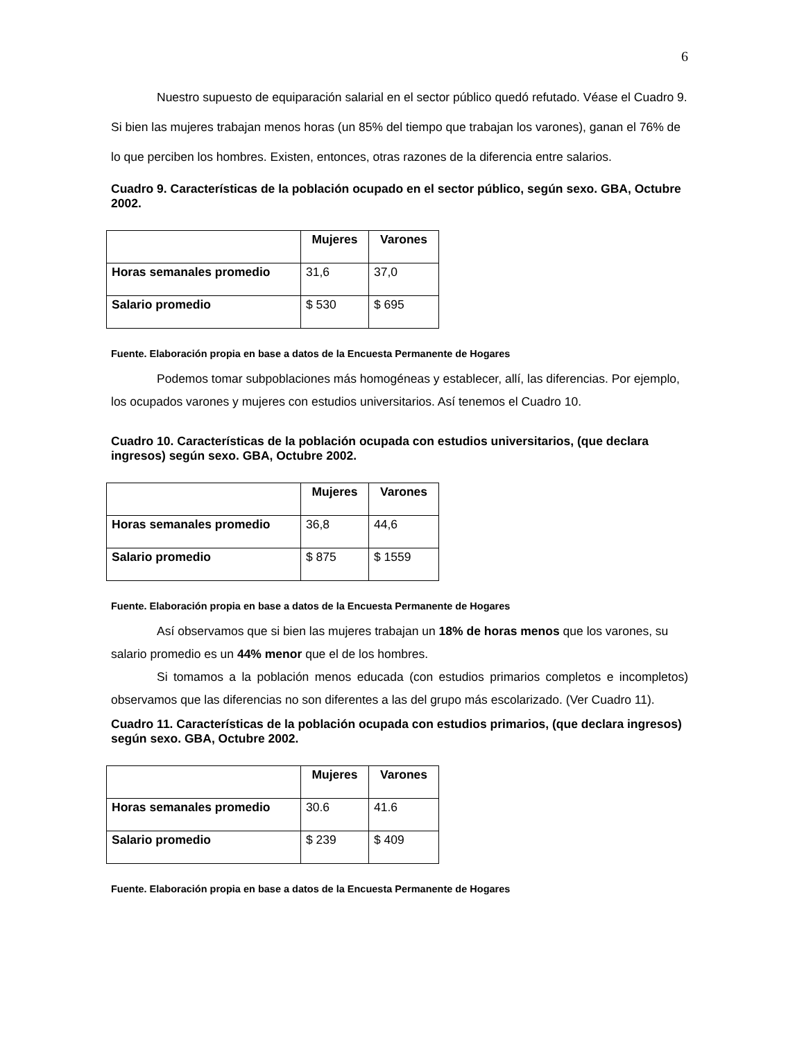6
Nuestro supuesto de equiparación salarial en el sector público quedó refutado. Véase el Cuadro 9. Si bien las mujeres trabajan menos horas (un 85% del tiempo que trabajan los varones), ganan el 76% de lo que perciben los hombres. Existen, entonces, otras razones de la diferencia entre salarios.
Cuadro 9. Características de la población ocupado en el sector público, según sexo. GBA, Octubre 2002.
| | Mujeres | Varones |
| Horas semanales promedio | 31,6 | 37,0 |
| Salario promedio | $ 530 | $ 695 |
Fuente. Elaboración propia en base a datos de la Encuesta Permanente de Hogares
Podemos tomar subpoblaciones más homogéneas y establecer, allí, las diferencias. Por ejemplo, los ocupados varones y mujeres con estudios universitarios. Así tenemos el Cuadro 10.
Cuadro 10. Características de la población ocupada con estudios universitarios, (que declara ingresos) según sexo. GBA, Octubre 2002.
| | Mujeres | Varones |
| Horas semanales promedio | 36,8 | 44,6 |
| Salario promedio | $ 875 | $ 1559 |
Fuente. Elaboración propia en base a datos de la Encuesta Permanente de Hogares
Así observamos que si bien las mujeres trabajan un 18% de horas menos que los varones, su salario promedio es un 44% menor que el de los hombres.
Si tomamos a la población menos educada (con estudios primarios completos e incompletos) observamos que las diferencias no son diferentes a las del grupo más escolarizado. (Ver Cuadro 11).
Cuadro 11. Características de la población ocupada con estudios primarios, (que declara ingresos) según sexo. GBA, Octubre 2002.
| | Mujeres | Varones |
| Horas semanales promedio | 30.6 | 41.6 |
| Salario promedio | $ 239 | $ 409 |
Fuente. Elaboración propia en base a datos de la Encuesta Permanente de Hogares